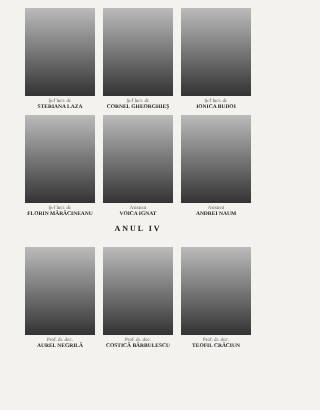Şef lucr. dr.
STERIANA LAZA
Şef lucr. dr.
CORNEL GHEORGHIEŞ
Şef lucr. dr.
IONICA BUDOI
Şef lucr. dr.
FLORIN MĂRĂCINEANU
Asistent
VOICA IGNAT
Asistent
ANDREI NAUM
ANUL IV
Prof. dr. doc.
AUREL NEGRILĂ
Prof. dr. doc.
COSTICĂ BĂRBULESCU
Prof. dr. doc.
TEOFIL CRĂCIUN